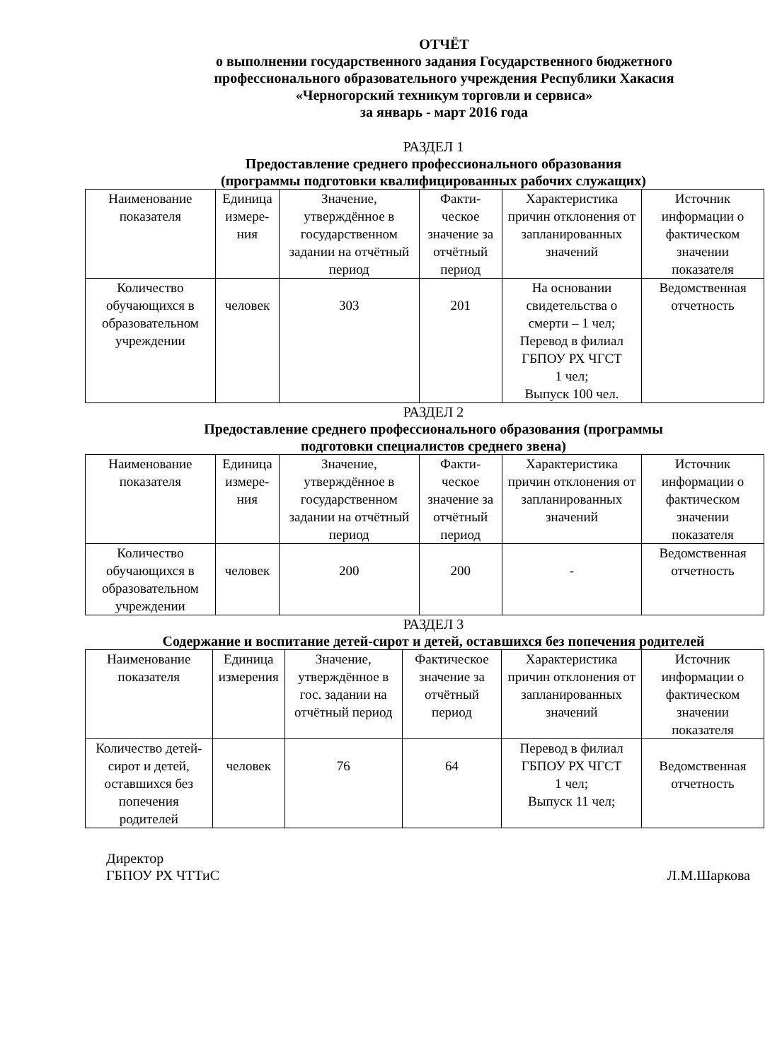ОТЧЁТ
о выполнении государственного задания Государственного бюджетного
профессионального образовательного учреждения Республики Хакасия
«Черногорский техникум торговли и сервиса»
за январь - март 2016 года
РАЗДЕЛ 1
Предоставление среднего профессионального образования
(программы подготовки квалифицированных рабочих служащих)
| Наименование показателя | Единица измере-ния | Значение, утверждённое в государственном задании на отчётный период | Факти-ческое значение за отчётный период | Характеристика причин отклонения от запланированных значений | Источник информации о фактическом значении показателя |
| Количество обучающихся в образовательном учреждении | человек | 303 | 201 | На основании свидетельства о смерти – 1 чел; Перевод в филиал ГБПОУ РХ ЧГСТ 1 чел; Выпуск 100 чел. | Ведомственная отчетность |
РАЗДЕЛ 2
Предоставление среднего профессионального образования (программы
подготовки специалистов среднего звена)
| Наименование показателя | Единица измере-ния | Значение, утверждённое в государственном задании на отчётный период | Факти-ческое значение за отчётный период | Характеристика причин отклонения от запланированных значений | Источник информации о фактическом значении показателя |
| Количество обучающихся в образовательном учреждении | человек | 200 | 200 | - | Ведомственная отчетность |
РАЗДЕЛ 3
Содержание и воспитание детей-сирот и детей, оставшихся без попечения родителей
| Наименование показателя | Единица измерения | Значение, утверждённое в гос. задании на отчётный период | Фактическое значение за отчётный период | Характеристика причин отклонения от запланированных значений | Источник информации о фактическом значении показателя |
| Количество детей-сирот и детей, оставшихся без попечения родителей | человек | 76 | 64 | Перевод в филиал ГБПОУ РХ ЧГСТ 1 чел; Выпуск 11 чел; | Ведомственная отчетность |
Директор
ГБПОУ РХ ЧТТиС
Л.М.Шаркова